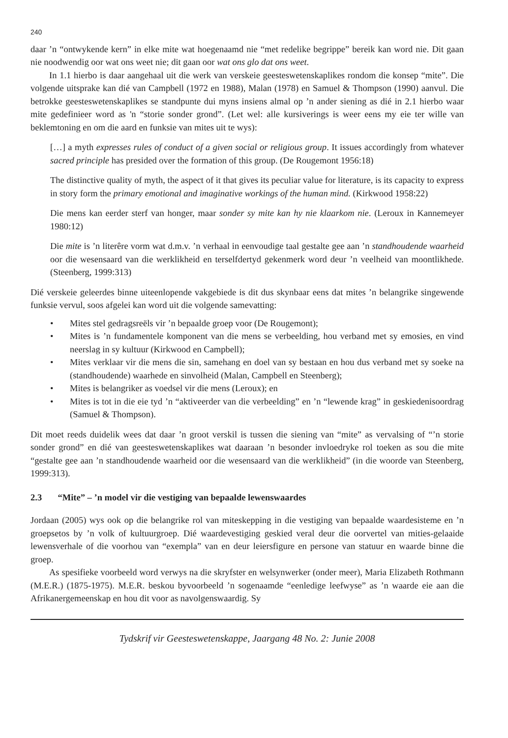240
daar ’n “ontwykende kern” in elke mite wat hoegenaamd nie “met redelike begrippe” bereik kan word nie. Dit gaan nie noodwendig oor wat ons weet nie; dit gaan oor wat ons glo dat ons weet.
In 1.1 hierbo is daar aangehaal uit die werk van verskeie geesteswetenskaplikes rondom die konsep “mite”. Die volgende uitsprake kan dié van Campbell (1972 en 1988), Malan (1978) en Samuel & Thompson (1990) aanvul. Die betrokke geesteswetenskaplikes se standpunte dui myns insiens almal op ’n ander siening as dié in 2.1 hierbo waar mite gedefinieer word as 'n “storie sonder grond”. (Let wel: alle kursiverings is weer eens my eie ter wille van beklemtoning en om die aard en funksie van mites uit te wys):
[…] a myth expresses rules of conduct of a given social or religious group. It issues accordingly from whatever sacred principle has presided over the formation of this group. (De Rougemont 1956:18)
The distinctive quality of myth, the aspect of it that gives its peculiar value for literature, is its capacity to express in story form the primary emotional and imaginative workings of the human mind. (Kirkwood 1958:22)
Die mens kan eerder sterf van honger, maar sonder sy mite kan hy nie klaarkom nie. (Leroux in Kannemeyer 1980:12)
Die mite is ’n literêre vorm wat d.m.v. ’n verhaal in eenvoudige taal gestalte gee aan ’n standhoudende waarheid oor die wesensaard van die werklikheid en terselfdertyd gekenmerk word deur ’n veelheid van moontlikhede. (Steenberg, 1999:313)
Dié verskeie geleerdes binne uiteenlopende vakgebiede is dit dus skynbaar eens dat mites ’n belangrike singewende funksie vervul, soos afgelei kan word uit die volgende samevatting:
• Mites stel gedragsreëls vir ’n bepaalde groep voor (De Rougemont);
• Mites is ’n fundamentele komponent van die mens se verbeelding, hou verband met sy emosies, en vind neerslag in sy kultuur (Kirkwood en Campbell);
• Mites verklaar vir die mens die sin, samehang en doel van sy bestaan en hou dus verband met sy soeke na (standhoudende) waarhede en sinvolheid (Malan, Campbell en Steenberg);
• Mites is belangriker as voedsel vir die mens (Leroux); en
• Mites is tot in die eie tyd ’n “aktiveerder van die verbeelding” en ’n “lewende krag” in geskiedenisoordrag (Samuel & Thompson).
Dit moet reeds duidelik wees dat daar ’n groot verskil is tussen die siening van “mite” as vervalsing of “’n storie sonder grond” en dié van geesteswetenskaplikes wat daaraan ’n besonder invloedryke rol toeken as sou die mite “gestalte gee aan ’n standhoudende waarheid oor die wesensaard van die werklikheid” (in die woorde van Steenberg, 1999:313).
2.3 “Mite” – ’n model vir die vestiging van bepaalde lewenswaardes
Jordaan (2005) wys ook op die belangrike rol van miteskepping in die vestiging van bepaalde waardesisteme en ’n groepsetos by ’n volk of kultuurgroep. Dié waardevestiging geskied veral deur die oorvertel van mities-gelaaide lewensverhale of die voorhou van “exempla” van en deur leiersfigure en persone van statuur en waarde binne die groep.
As spesifieke voorbeeld word verwys na die skryfster en welsynwerker (onder meer), Maria Elizabeth Rothmann (M.E.R.) (1875-1975). M.E.R. beskou byvoorbeeld ’n sogenaamde “eenledige leefwyse” as ’n waarde eie aan die Afrikanergemeenskap en hou dit voor as navolgenswaardig. Sy
Tydskrif vir Geesteswetenskappe, Jaargang 48 No. 2: Junie 2008